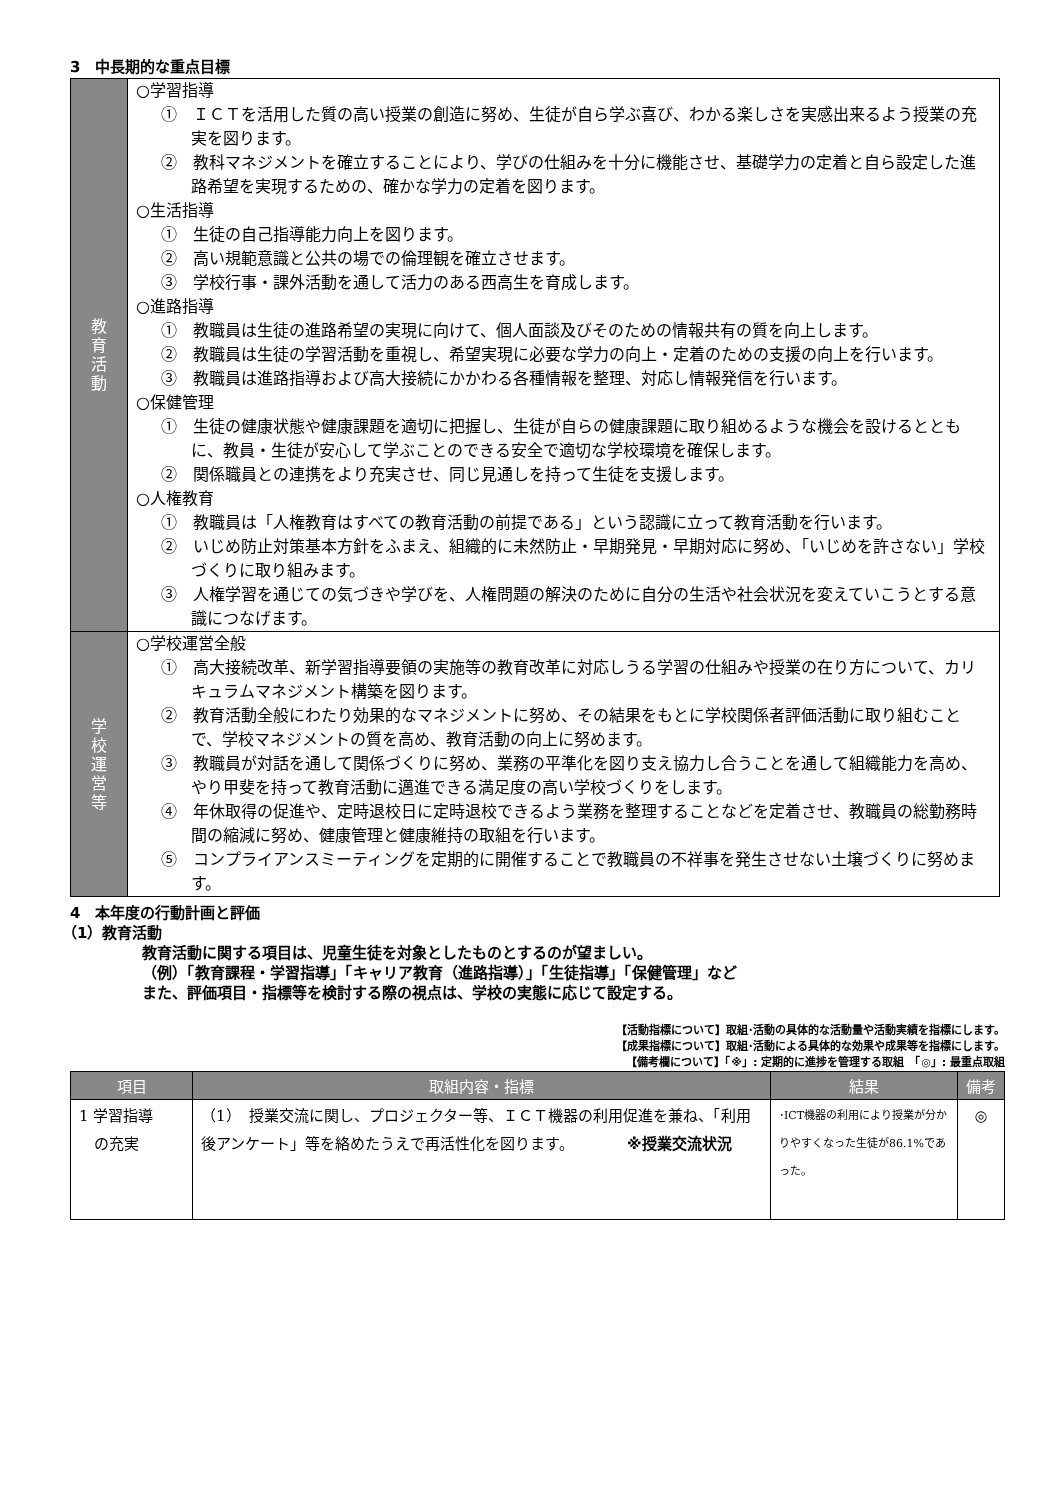3　中長期的な重点目標
| 教 育 活 動 | ○学習指導 ① ＩＣＴを活用した質の高い授業の創造に努め、生徒が自ら学ぶ喜び、わかる楽しさを実感出来るよう授業の充実を図ります。 ② 教科マネジメントを確立することにより、学びの仕組みを十分に機能させ、基礎学力の定着と自ら設定した進路希望を実現するための、確かな学力の定着を図ります。 ○生活指導 ① 生徒の自己指導能力向上を図ります。 ② 高い規範意識と公共の場での倫理観を確立させます。 ③ 学校行事・課外活動を通して活力のある西高生を育成します。 ○進路指導 ① 教職員は生徒の進路希望の実現に向けて、個人面談及びそのための情報共有の質を向上します。 ② 教職員は生徒の学習活動を重視し、希望実現に必要な学力の向上・定着のための支援の向上を行います。 ③ 教職員は進路指導および高大接続にかかわる各種情報を整理、対応し情報発信を行います。 ○保健管理 ① 生徒の健康状態や健康課題を適切に把握し、生徒が自らの健康課題に取り組めるような機会を設けるとともに、教員・生徒が安心して学ぶことのできる安全で適切な学校環境を確保します。 ② 関係職員との連携をより充実させ、同じ見通しを持って生徒を支援します。 ○人権教育 ① 教職員は「人権教育はすべての教育活動の前提である」という認識に立って教育活動を行います。 ② いじめ防止対策基本方針をふまえ、組織的に未然防止・早期発見・早期対応に努め、「いじめを許さない」学校づくりに取り組みます。 ③ 人権学習を通じての気づきや学びを、人権問題の解決のために自分の生活や社会状況を変えていこうとする意識につなげます。 |
| 学 校 運 営 等 | ○学校運営全般 ① 高大接続改革、新学習指導要領の実施等の教育改革に対応しうる学習の仕組みや授業の在り方について、カリキュラムマネジメント構築を図ります。 ② 教育活動全般にわたり効果的なマネジメントに努め、その結果をもとに学校関係者評価活動に取り組むことで、学校マネジメントの質を高め、教育活動の向上に努めます。 ③ 教職員が対話を通して関係づくりに努め、業務の平準化を図り支え協力し合うことを通して組織能力を高め、やり甲斐を持って教育活動に邁進できる満足度の高い学校づくりをします。 ④ 年休取得の促進や、定時退校日に定時退校できるよう業務を整理することなどを定着させ、教職員の総勤務時間の縮減に努め、健康管理と健康維持の取組を行います。 ⑤ コンプライアンスミーティングを定期的に開催することで教職員の不祥事を発生させない土壌づくりに努めます。 |
4　本年度の行動計画と評価
（1）教育活動
教育活動に関する項目は、児童生徒を対象としたものとするのが望ましい。
（例）「教育課程・学習指導」「キャリア教育（進路指導）」「生徒指導」「保健管理」など
また、評価項目・指標等を検討する際の視点は、学校の実態に応じて設定する。
【活動指標について】取組･活動の具体的な活動量や活動実績を指標にします。
【成果指標について】取組･活動による具体的な効果や成果等を指標にします。
【備考欄について】「※」: 定期的に進捗を管理する取組　「◎」: 最重点取組
| 項目 | 取組内容・指標 | 結果 | 備考 |
| --- | --- | --- | --- |
| 1 学習指導 の充実 | （1） 授業交流に関し、プロジェクター等、ＩＣＴ機器の利用促進を兼ね、「利用後アンケート」等を絡めたうえで再活性化を図ります。 ※授業交流状況 | ･ICT機器の利用により授業が分かりやすくなった生徒が86.1%であった。 | ◎ |